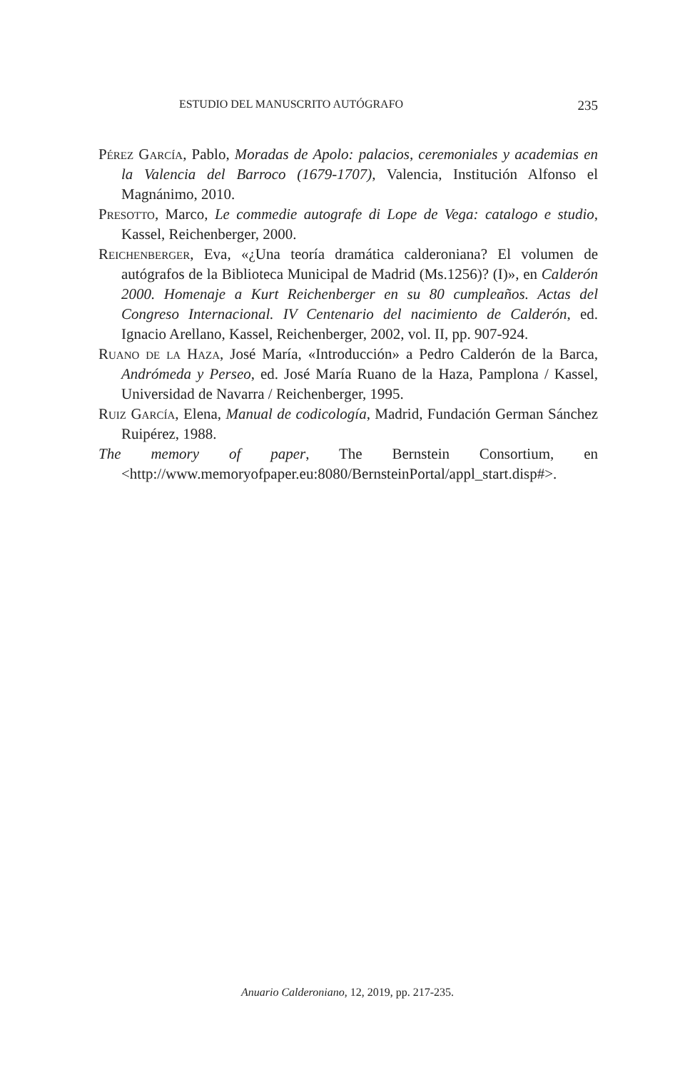ESTUDIO DEL MANUSCRITO AUTÓGRAFO 235
Pérez García, Pablo, Moradas de Apolo: palacios, ceremoniales y academias en la Valencia del Barroco (1679-1707), Valencia, Institución Alfonso el Magnánimo, 2010.
Presotto, Marco, Le commedie autografe di Lope de Vega: catalogo e studio, Kassel, Reichenberger, 2000.
Reichenberger, Eva, «¿Una teoría dramática calderoniana? El volumen de autógrafos de la Biblioteca Municipal de Madrid (Ms.1256)? (I)», en Calderón 2000. Homenaje a Kurt Reichenberger en su 80 cumpleaños. Actas del Congreso Internacional. IV Centenario del nacimiento de Calderón, ed. Ignacio Arellano, Kassel, Reichenberger, 2002, vol. II, pp. 907-924.
Ruano de la Haza, José María, «Introducción» a Pedro Calderón de la Barca, Andrómeda y Perseo, ed. José María Ruano de la Haza, Pamplona / Kassel, Universidad de Navarra / Reichenberger, 1995.
Ruiz García, Elena, Manual de codicología, Madrid, Fundación German Sánchez Ruipérez, 1988.
The memory of paper, The Bernstein Consortium, en <http://www.memoryofpaper.eu:8080/BernsteinPortal/appl_start.disp#>.
Anuario Calderoniano, 12, 2019, pp. 217-235.